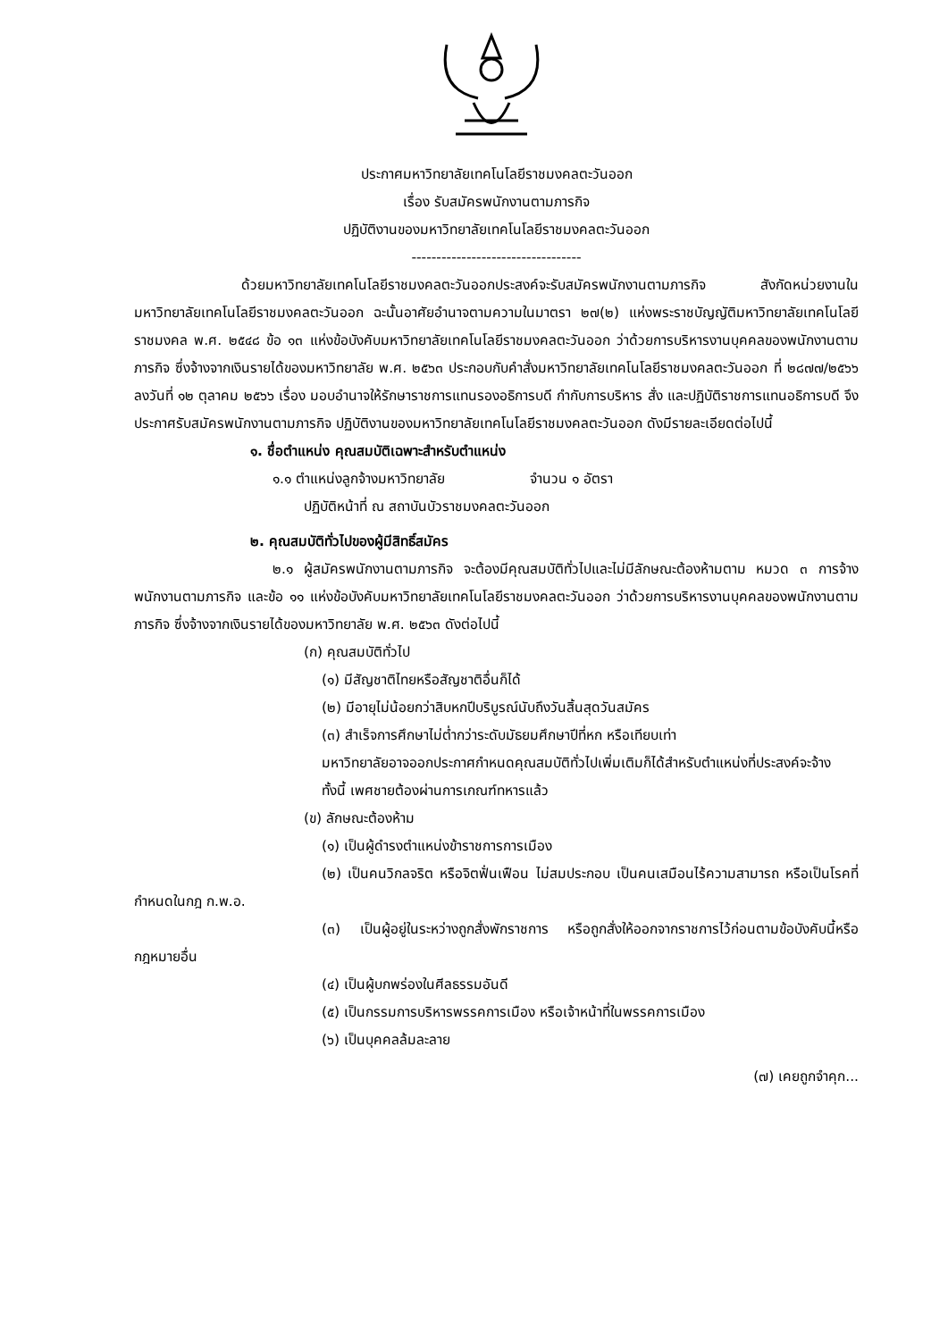ประกาศมหาวิทยาลัยเทคโนโลยีราชมงคลตะวันออก
เรื่อง รับสมัครพนักงานตามภารกิจ
ปฏิบัติงานของมหาวิทยาลัยเทคโนโลยีราชมงคลตะวันออก
----------------------------------
ด้วยมหาวิทยาลัยเทคโนโลยีราชมงคลตะวันออกประสงค์จะรับสมัครพนักงานตามภารกิจ สังกัดหน่วยงานในมหาวิทยาลัยเทคโนโลยีราชมงคลตะวันออก ฉะนั้นอาศัยอำนาจตามความในมาตรา ๒๗(๒) แห่งพระราชบัญญัติมหาวิทยาลัยเทคโนโลยีราชมงคล พ.ศ. ๒๕๔๘ ข้อ ๑๓ แห่งข้อบังคับมหาวิทยาลัยเทคโนโลยีราชมงคลตะวันออก ว่าด้วยการบริหารงานบุคคลของพนักงานตามภารกิจ ซึ่งจ้างจากเงินรายได้ของมหาวิทยาลัย พ.ศ. ๒๕๖๓ ประกอบกับคำสั่งมหาวิทยาลัยเทคโนโลยีราชมงคลตะวันออก ที่ ๒๘๗๗/๒๕๖๖ ลงวันที่ ๑๒ ตุลาคม ๒๕๖๖ เรื่อง มอบอำนาจให้รักษาราชการแทนรองอธิการบดี กำกับการบริหาร สั่ง และปฏิบัติราชการแทนอธิการบดี จึงประกาศรับสมัครพนักงานตามภารกิจ ปฏิบัติงานของมหาวิทยาลัยเทคโนโลยีราชมงคลตะวันออก ดังมีรายละเอียดต่อไปนี้
๑. ชื่อตำแหน่ง คุณสมบัติเฉพาะสำหรับตำแหน่ง
๑.๑ ตำแหน่งลูกจ้างมหาวิทยาลัย จำนวน ๑ อัตรา
ปฏิบัติหน้าที่ ณ สถาบันบัวราชมงคลตะวันออก
๒. คุณสมบัติทั่วไปของผู้มีสิทธิ์สมัคร
๒.๑ ผู้สมัครพนักงานตามภารกิจ จะต้องมีคุณสมบัติทั่วไปและไม่มีลักษณะต้องห้ามตาม หมวด ๓ การจ้างพนักงานตามภารกิจ และข้อ ๑๑ แห่งข้อบังคับมหาวิทยาลัยเทคโนโลยีราชมงคลตะวันออก ว่าด้วยการบริหารงานบุคคลของพนักงานตามภารกิจ ซึ่งจ้างจากเงินรายได้ของมหาวิทยาลัย พ.ศ. ๒๕๖๓ ดังต่อไปนี้
(ก) คุณสมบัติทั่วไป
(๑) มีสัญชาติไทยหรือสัญชาติอื่นก็ได้
(๒) มีอายุไม่น้อยกว่าสิบหกปีบริบูรณ์นับถึงวันสิ้นสุดวันสมัคร
(๓) สำเร็จการศึกษาไม่ต่ำกว่าระดับมัธยมศึกษาปีที่หก หรือเทียบเท่า
มหาวิทยาลัยอาจออกประกาศกำหนดคุณสมบัติทั่วไปเพิ่มเติมก็ได้สำหรับตำแหน่งที่ประสงค์จะจ้าง
ทั้งนี้ เพศชายต้องผ่านการเกณฑ์ทหารแล้ว
(ข) ลักษณะต้องห้าม
(๑) เป็นผู้ดำรงตำแหน่งข้าราชการการเมือง
(๒) เป็นคนวิกลจริต หรือจิตฟั่นเฟือน ไม่สมประกอบ เป็นคนเสมือนไร้ความสามารถ หรือเป็นโรคที่กำหนดในกฎ ก.พ.อ.
(๓) เป็นผู้อยู่ในระหว่างถูกสั่งพักราชการ หรือถูกสั่งให้ออกจากราชการไว้ก่อนตามข้อบังคับนี้หรือกฎหมายอื่น
(๔) เป็นผู้บกพร่องในศีลธรรมอันดี
(๕) เป็นกรรมการบริหารพรรคการเมือง หรือเจ้าหน้าที่ในพรรคการเมือง
(๖) เป็นบุคคลล้มละลาย
(๗) เคยถูกจำคุก...